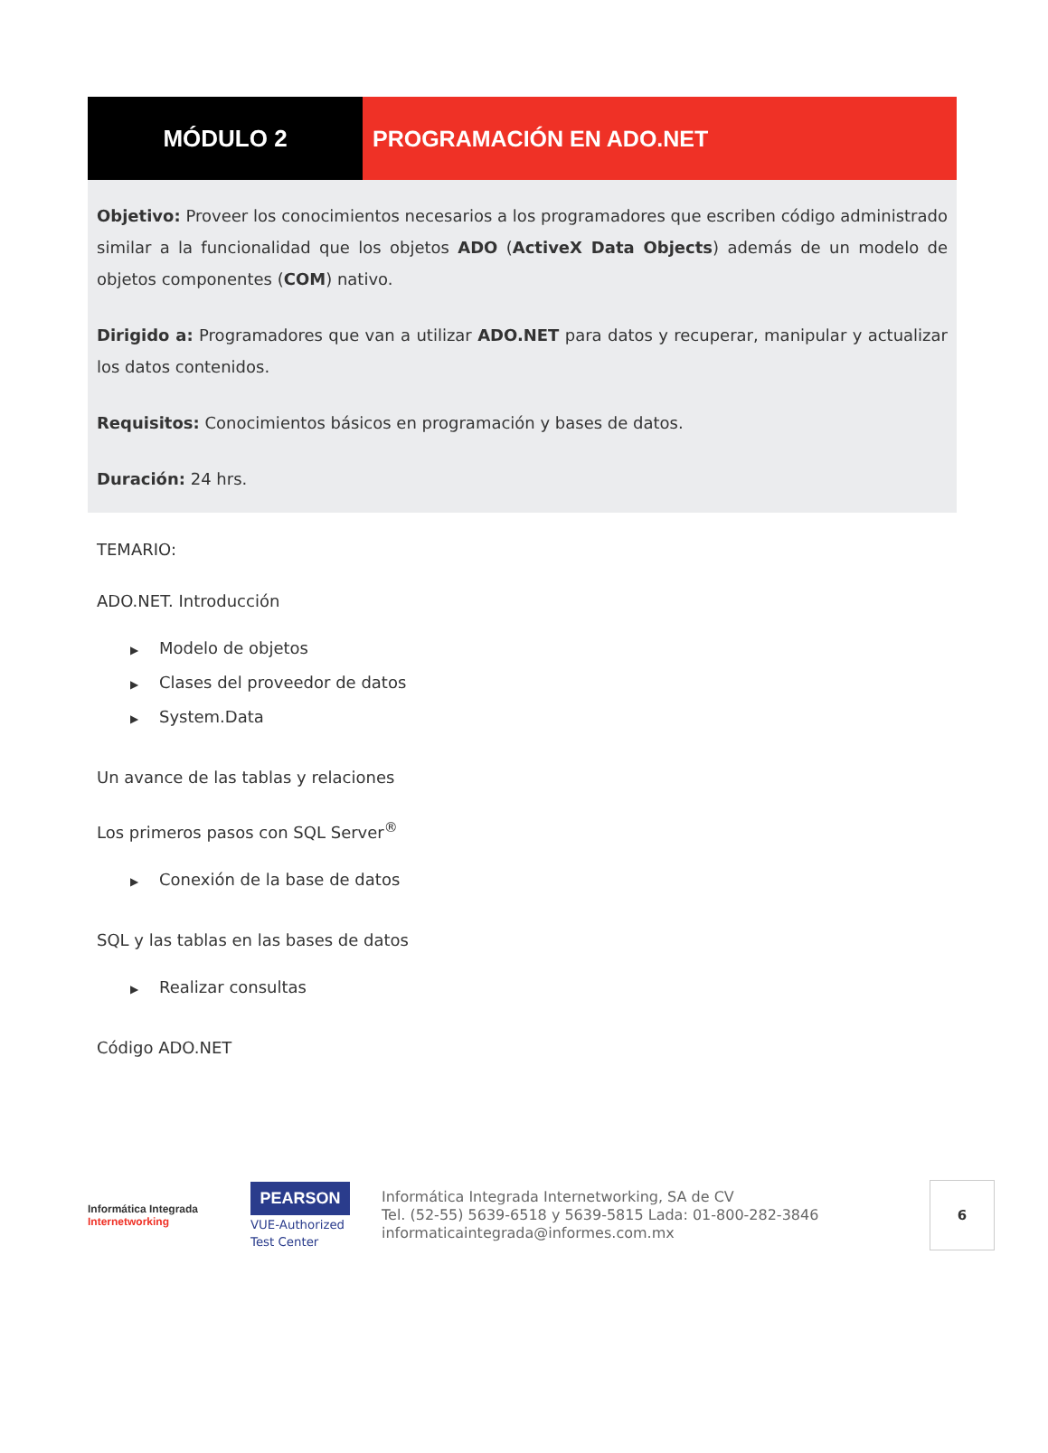MÓDULO 2 PROGRAMACIÓN EN ADO.NET
Objetivo: Proveer los conocimientos necesarios a los programadores que escriben código administrado similar a la funcionalidad que los objetos ADO (ActiveX Data Objects) además de un modelo de objetos componentes (COM) nativo.
Dirigido a: Programadores que van a utilizar ADO.NET para datos y recuperar, manipular y actualizar los datos contenidos.
Requisitos: Conocimientos básicos en programación y bases de datos.
Duración: 24 hrs.
TEMARIO:
ADO.NET. Introducción
▶ Modelo de objetos
▶ Clases del proveedor de datos
▶ System.Data
Un avance de las tablas y relaciones
Los primeros pasos con SQL Server<sup>®</sup>
▶ Conexión de la base de datos
SQL y las tablas en las bases de datos
▶ Realizar consultas
Código ADO.NET
Informática Integrada
Internetworking
PEARSON
VUE-Authorized Test Center
Informática Integrada Internetworking, SA de CV
Tel. (52-55) 5639-6518 y 5639-5815 Lada: 01-800-282-3846
informaticaintegrada@informes.com.mx
6